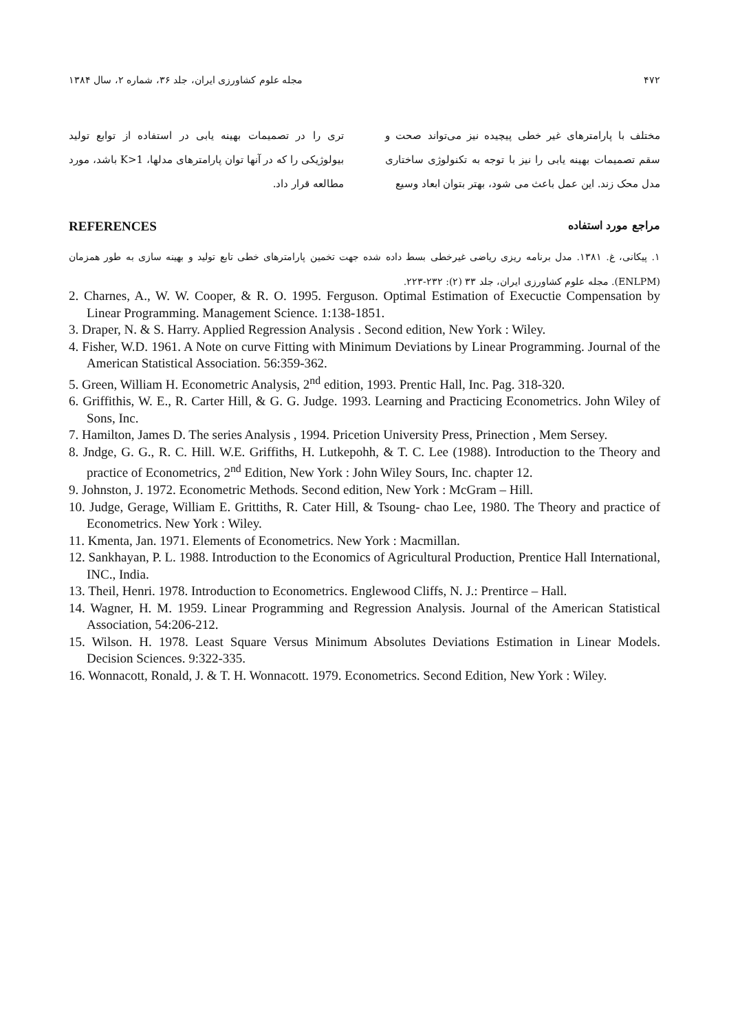۴۷۲ مجله علوم کشاورزی ایران، جلد ۳۶، شماره ۲، سال ۱۳۸۴
مختلف با پارامترهای غیر خطی پیچیده نیز می‌تواند صحت و سقم تصمیمات بهینه یابی را نیز با توجه به تکنولوژی ساختاری مدل محک زند. این عمل باعث می شود، بهتر بتوان ابعاد وسیع
تری را در تصمیمات بهینه یابی در استفاده از توابع تولید بیولوژیکی را که در آنها توان پارامترهای مدلها، K>1 باشد، مورد مطالعه قرار داد.
مراجع مورد استفاده REFERENCES
۱. پیکانی، غ. ۱۳۸۱. مدل برنامه ریزی ریاضی غیرخطی بسط داده شده جهت تخمین پارامترهای خطی تابع تولید و بهینه سازی به طور همزمان (ENLPM). مجله علوم کشاورزی ایران، جلد ۳۳ (۲): ۲۳۲-۲۲۳.
2. Charnes, A., W. W. Cooper, & R. O. 1995. Ferguson. Optimal Estimation of Execuctie Compensation by Linear Programming. Management Science. 1:138-1851.
3. Draper, N. & S. Harry. Applied Regression Analysis . Second edition, New York : Wiley.
4. Fisher, W.D. 1961. A Note on curve Fitting with Minimum Deviations by Linear Programming. Journal of the American Statistical Association. 56:359-362.
5. Green, William H. Econometric Analysis, 2<sup>nd</sup> edition, 1993. Prentic Hall, Inc. Pag. 318-320.
6. Griffithis, W. E., R. Carter Hill, & G. G. Judge. 1993. Learning and Practicing Econometrics. John Wiley of Sons, Inc.
7. Hamilton, James D. The series Analysis , 1994. Pricetion University Press, Prinection , Mem Sersey.
8. Jndge, G. G., R. C. Hill. W.E. Griffiths, H. Lutkepohh, & T. C. Lee (1988). Introduction to the Theory and practice of Econometrics, 2<sup>nd</sup> Edition, New York : John Wiley Sours, Inc. chapter 12.
9. Johnston, J. 1972. Econometric Methods. Second edition, New York : McGram – Hill.
10. Judge, Gerage, William E. Grittiths, R. Cater Hill, & Tsoung- chao Lee, 1980. The Theory and practice of Econometrics. New York : Wiley.
11. Kmenta, Jan. 1971. Elements of Econometrics. New York : Macmillan.
12. Sankhayan, P. L. 1988. Introduction to the Economics of Agricultural Production, Prentice Hall International, INC., India.
13. Theil, Henri. 1978. Introduction to Econometrics. Englewood Cliffs, N. J.: Prentirce – Hall.
14. Wagner, H. M. 1959. Linear Programming and Regression Analysis. Journal of the American Statistical Association, 54:206-212.
15. Wilson. H. 1978. Least Square Versus Minimum Absolutes Deviations Estimation in Linear Models. Decision Sciences. 9:322-335.
16. Wonnacott, Ronald, J. & T. H. Wonnacott. 1979. Econometrics. Second Edition, New York : Wiley.